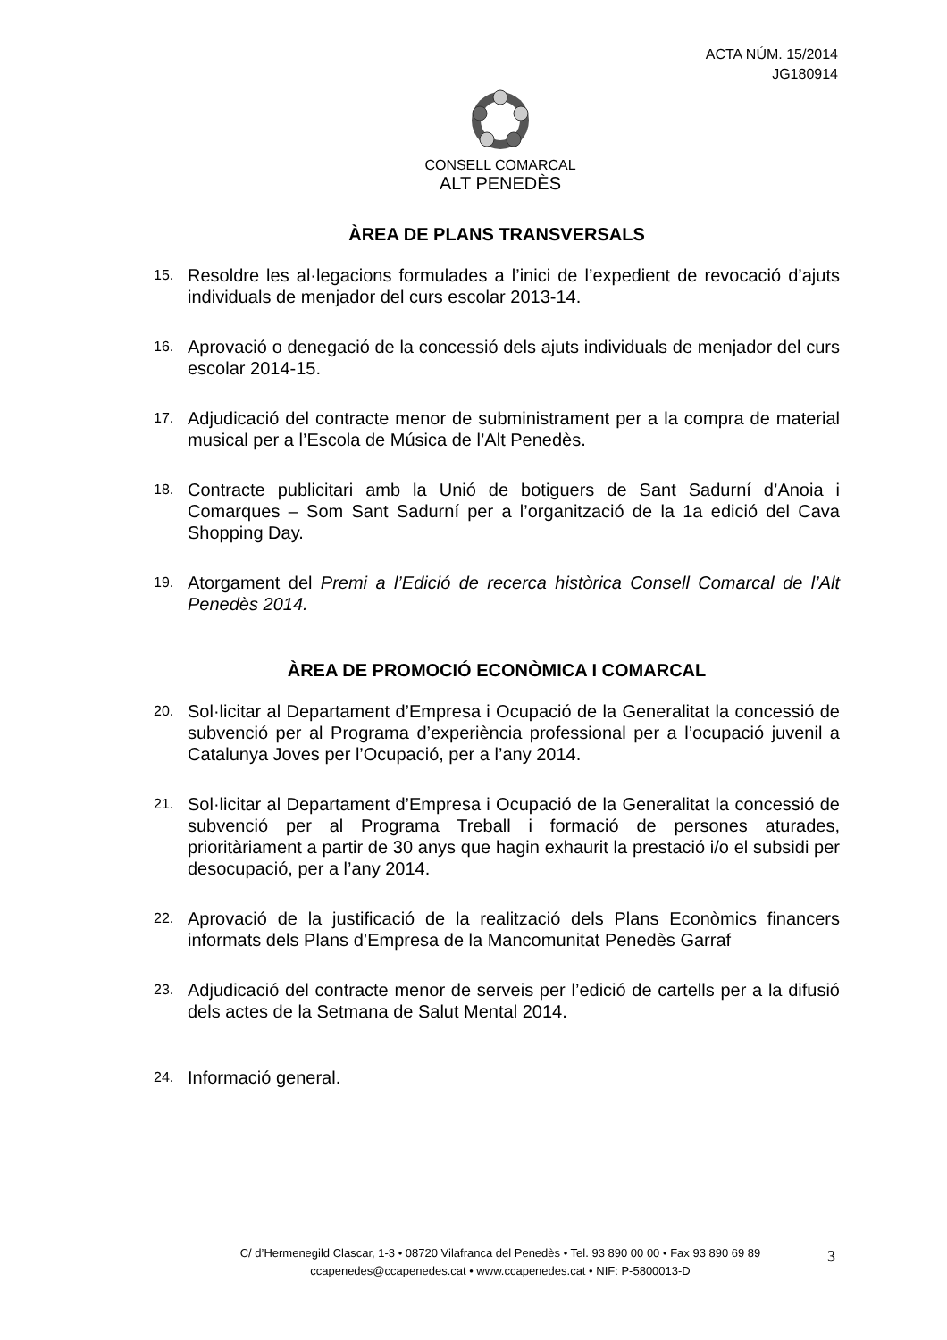ACTA NÚM. 15/2014
JG180914
CONSELL COMARCAL
ALT PENEDÈS
ÀREA DE PLANS TRANSVERSALS
15. Resoldre les al·legacions formulades a l’inici de l’expedient de revocació d’ajuts individuals de menjador del curs escolar 2013-14.
16. Aprovació o denegació de la concessió dels ajuts individuals de menjador del curs escolar 2014-15.
17. Adjudicació del contracte menor de subministrament per a la compra de material musical per a l’Escola de Música de l’Alt Penedès.
18. Contracte publicitari amb la Unió de botiguers de Sant Sadurní d’Anoia i Comarques – Som Sant Sadurní per a l’organització de la 1a edició del Cava Shopping Day.
19. Atorgament del Premi a l’Edició de recerca històrica Consell Comarcal de l’Alt Penedès 2014.
ÀREA DE PROMOCIÓ ECONÒMICA I COMARCAL
20. Sol·licitar al Departament d’Empresa i Ocupació de la Generalitat la concessió de subvenció per al Programa d’experiència professional per a l’ocupació juvenil a Catalunya Joves per l’Ocupació, per a l’any 2014.
21. Sol·licitar al Departament d’Empresa i Ocupació de la Generalitat la concessió de subvenció per al Programa Treball i formació de persones aturades, prioritàriament a partir de 30 anys que hagin exhaurit la prestació i/o el subsidi per desocupació, per a l’any 2014.
22. Aprovació de la justificació de la realització dels Plans Econòmics financers informats dels Plans d’Empresa de la Mancomunitat Penedès Garraf
23. Adjudicació del contracte menor de serveis per l’edició de cartells per a la difusió dels actes de la Setmana de Salut Mental 2014.
24. Informació general.
C/ d’Hermenegild Clascar, 1-3 • 08720 Vilafranca del Penedès • Tel. 93 890 00 00 • Fax 93 890 69 89
ccapenedes@ccapenedes.cat • www.ccapenedes.cat • NIF: P-5800013-D
3